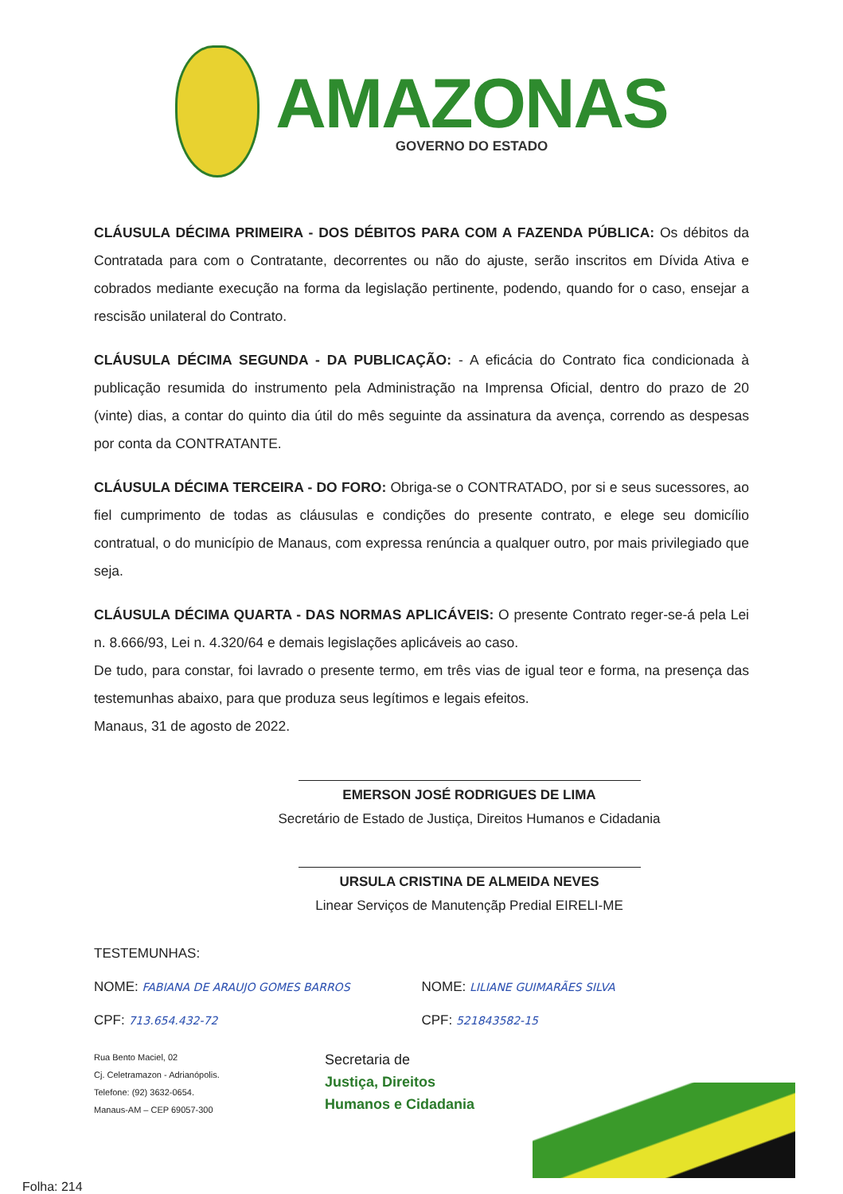AMAZONAS
GOVERNO DO ESTADO
CLÁUSULA DÉCIMA PRIMEIRA - DOS DÉBITOS PARA COM A FAZENDA PÚBLICA: Os débitos da Contratada para com o Contratante, decorrentes ou não do ajuste, serão inscritos em Dívida Ativa e cobrados mediante execução na forma da legislação pertinente, podendo, quando for o caso, ensejar a rescisão unilateral do Contrato.
CLÁUSULA DÉCIMA SEGUNDA - DA PUBLICAÇÃO: - A eficácia do Contrato fica condicionada à publicação resumida do instrumento pela Administração na Imprensa Oficial, dentro do prazo de 20 (vinte) dias, a contar do quinto dia útil do mês seguinte da assinatura da avença, correndo as despesas por conta da CONTRATANTE.
CLÁUSULA DÉCIMA TERCEIRA - DO FORO: Obriga-se o CONTRATADO, por si e seus sucessores, ao fiel cumprimento de todas as cláusulas e condições do presente contrato, e elege seu domicílio contratual, o do município de Manaus, com expressa renúncia a qualquer outro, por mais privilegiado que seja.
CLÁUSULA DÉCIMA QUARTA - DAS NORMAS APLICÁVEIS: O presente Contrato reger-se-á pela Lei n. 8.666/93, Lei n. 4.320/64 e demais legislações aplicáveis ao caso.
De tudo, para constar, foi lavrado o presente termo, em três vias de igual teor e forma, na presença das testemunhas abaixo, para que produza seus legítimos e legais efeitos.
Manaus, 31 de agosto de 2022.
EMERSON JOSÉ RODRIGUES DE LIMA
Secretário de Estado de Justiça, Direitos Humanos e Cidadania
URSULA CRISTINA DE ALMEIDA NEVES
Linear Serviços de Manutençãp Predial EIRELI-ME
TESTEMUNHAS:
NOME: FABIANA DE ARAUJO GOMES BARROS
NOME: LILIANE GUIMARÃES SILVA
CPF: 713.654.432-72
CPF: 521843582-15
Rua Bento Maciel, 02
Cj. Celetramazon - Adrianópolis.
Telefone: (92) 3632-0654.
Manaus-AM – CEP 69057-300
Secretaria de
Justiça, Direitos
Humanos e Cidadania
Folha: 214